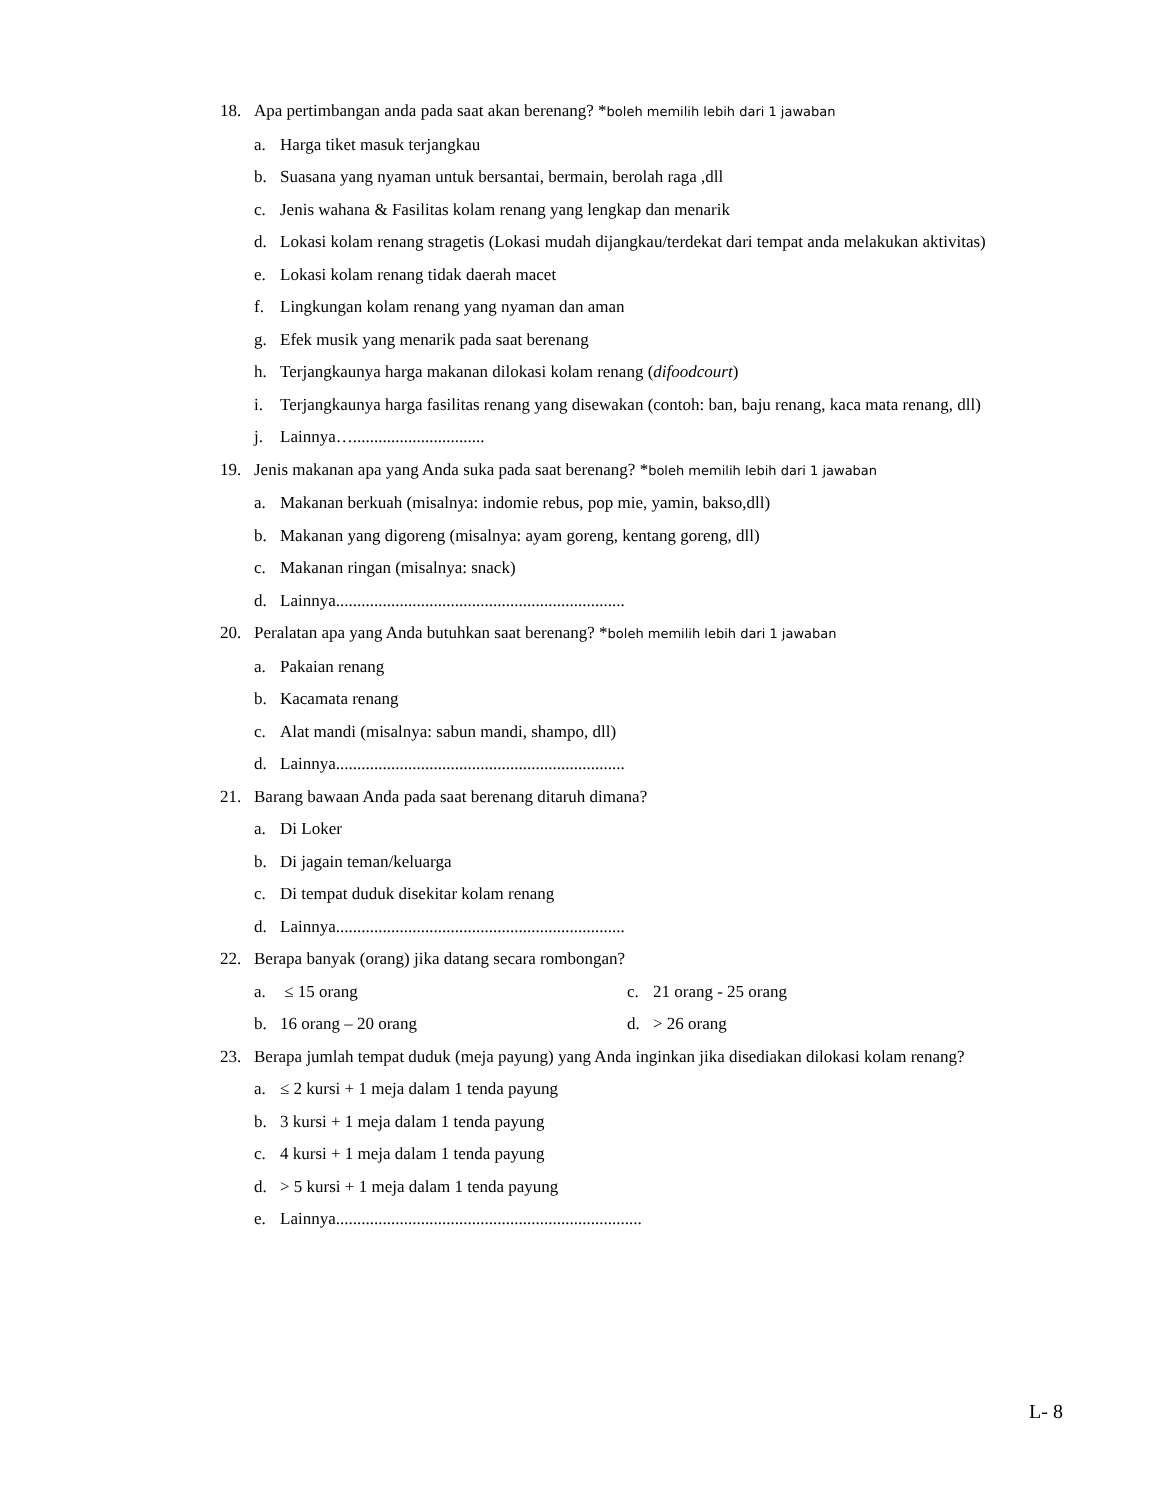18. Apa pertimbangan anda pada saat akan berenang? *boleh memilih lebih dari 1 jawaban
a. Harga tiket masuk terjangkau
b. Suasana yang nyaman untuk bersantai, bermain, berolah raga ,dll
c. Jenis wahana & Fasilitas kolam renang yang lengkap dan menarik
d. Lokasi kolam renang stragetis (Lokasi mudah dijangkau/terdekat dari tempat anda melakukan aktivitas)
e. Lokasi kolam renang tidak daerah macet
f. Lingkungan kolam renang yang nyaman dan aman
g. Efek musik yang menarik pada saat berenang
h. Terjangkaunya harga makanan dilokasi kolam renang (difoodcourt)
i. Terjangkaunya harga fasilitas renang yang disewakan (contoh: ban, baju renang, kaca mata renang, dll)
j. Lainnya…...............................
19. Jenis makanan apa yang Anda suka pada saat berenang? *boleh memilih lebih dari 1 jawaban
a. Makanan berkuah (misalnya: indomie rebus, pop mie, yamin, bakso,dll)
b. Makanan yang digoreng (misalnya: ayam goreng, kentang goreng, dll)
c. Makanan ringan (misalnya: snack)
d. Lainnya....................................................................
20. Peralatan apa yang Anda butuhkan saat berenang? *boleh memilih lebih dari 1 jawaban
a. Pakaian renang
b. Kacamata renang
c. Alat mandi (misalnya: sabun mandi, shampo, dll)
d. Lainnya....................................................................
21. Barang bawaan Anda pada saat berenang ditaruh dimana?
a. Di Loker
b. Di jagain teman/keluarga
c. Di tempat duduk disekitar kolam renang
d. Lainnya....................................................................
22. Berapa banyak (orang) jika datang secara rombongan?
a. ≤ 15 orang c. 21 orang - 25 orang
b. 16 orang – 20 orang d. > 26 orang
23. Berapa jumlah tempat duduk (meja payung) yang Anda inginkan jika disediakan dilokasi kolam renang?
a. ≤ 2 kursi + 1 meja dalam 1 tenda payung
b. 3 kursi + 1 meja dalam 1 tenda payung
c. 4 kursi + 1 meja dalam 1 tenda payung
d. > 5 kursi + 1 meja dalam 1 tenda payung
e. Lainnya........................................................................
L- 8